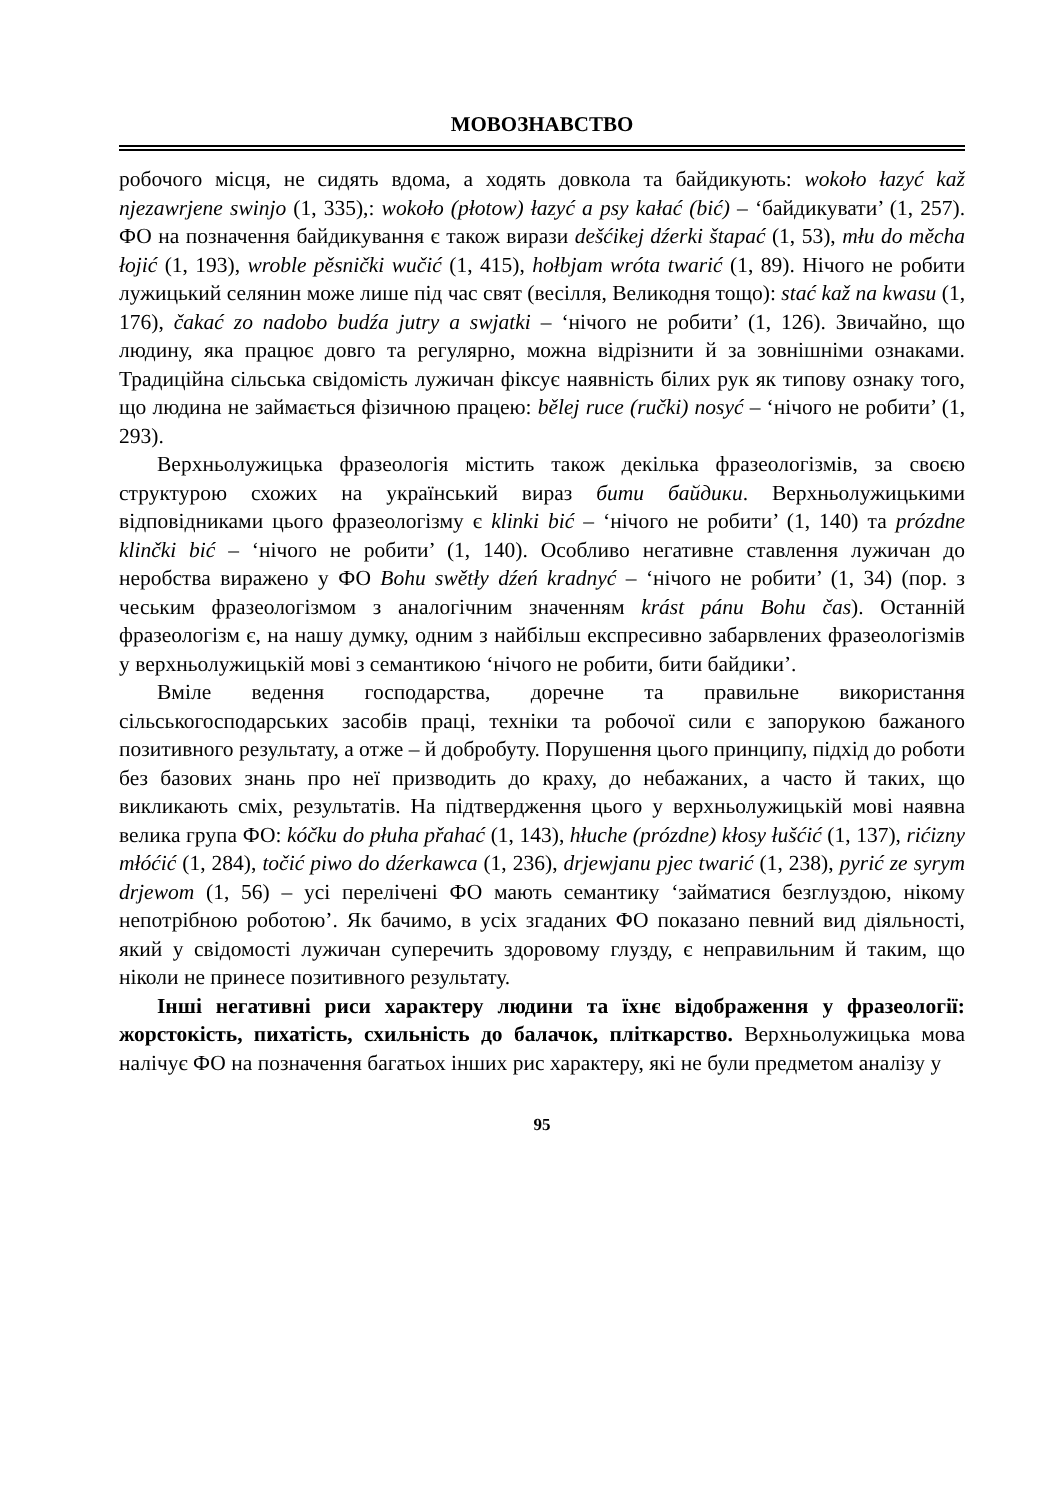МОВОЗНАВСТВО
робочого місця, не сидять вдома, а ходять довкола та байдикують: wokoło łazyć kaž njezawrjene swinjo (1, 335),: wokoło (płotow) łazyć a psy kałać (bić) – ‘байдикувати’ (1, 257). ФО на позначення байдикування є також вирази dešćikej dźerki štapać (1, 53), młu do měcha łojić (1, 193), wroble pěsnički wučić (1, 415), hołbjam wróta twarić (1, 89). Нічого не робити лужицький селянин може лише під час свят (весілля, Великодня тощо): stać kaž na kwasu (1, 176), čakać zo nadobo budźa jutry a swjatki – ‘нічого не робити’ (1, 126). Звичайно, що людину, яка працює довго та регулярно, можна відрізнити й за зовнішніми ознаками. Традиційна сільська свідомість лужичан фіксує наявність білих рук як типову ознаку того, що людина не займається фізичною працею: bělej ruce (ručki) nosyć – ‘нічого не робити’ (1, 293).
Верхньолужицька фразеологія містить також декілька фразеологізмів, за своєю структурою схожих на український вираз бити байдики. Верхньолужицькими відповідниками цього фразеологізму є klinki bić – ‘нічого не робити’ (1, 140) та prózdne klinčki bić – ‘нічого не робити’ (1, 140). Особливо негативне ставлення лужичан до неробства виражено у ФО Bohu swětły dźeń kradnyć – ‘нічого не робити’ (1, 34) (пор. з чеським фразеологізмом з аналогічним значенням krást pánu Bohu čas). Останній фразеологізм є, на нашу думку, одним з найбільш експресивно забарвлених фразеологізмів у верхньолужицькій мові з семантикою ‘нічого не робити, бити байдики’.
Вміле ведення господарства, доречне та правильне використання сільськогосподарських засобів праці, техніки та робочої сили є запорукою бажаного позитивного результату, а отже – й добробуту. Порушення цього принципу, підхід до роботи без базових знань про неї призводить до краху, до небажаних, а часто й таких, що викликають сміх, результатів. На підтвердження цього у верхньолужицькій мові наявна велика група ФО: kóčku do płuha přahać (1, 143), hłuche (prózdne) kłosy łušćić (1, 137), rićizny młóćić (1, 284), točić piwo do dźerkawca (1, 236), drjewjanu pjec twarić (1, 238), pyrić ze syrym drjewom (1, 56) – усі перелічені ФО мають семантику ‘займатися безглуздою, нікому непотрібною роботою’. Як бачимо, в усіх згаданих ФО показано певний вид діяльності, який у свідомості лужичан суперечить здоровому глузду, є неправильним й таким, що ніколи не принесе позитивного результату.
Інші негативні риси характеру людини та їхнє відображення у фразеології: жорстокість, пихатість, схильність до балачок, пліткарство. Верхньолужицька мова налічує ФО на позначення багатьох інших рис характеру, які не були предметом аналізу у
95